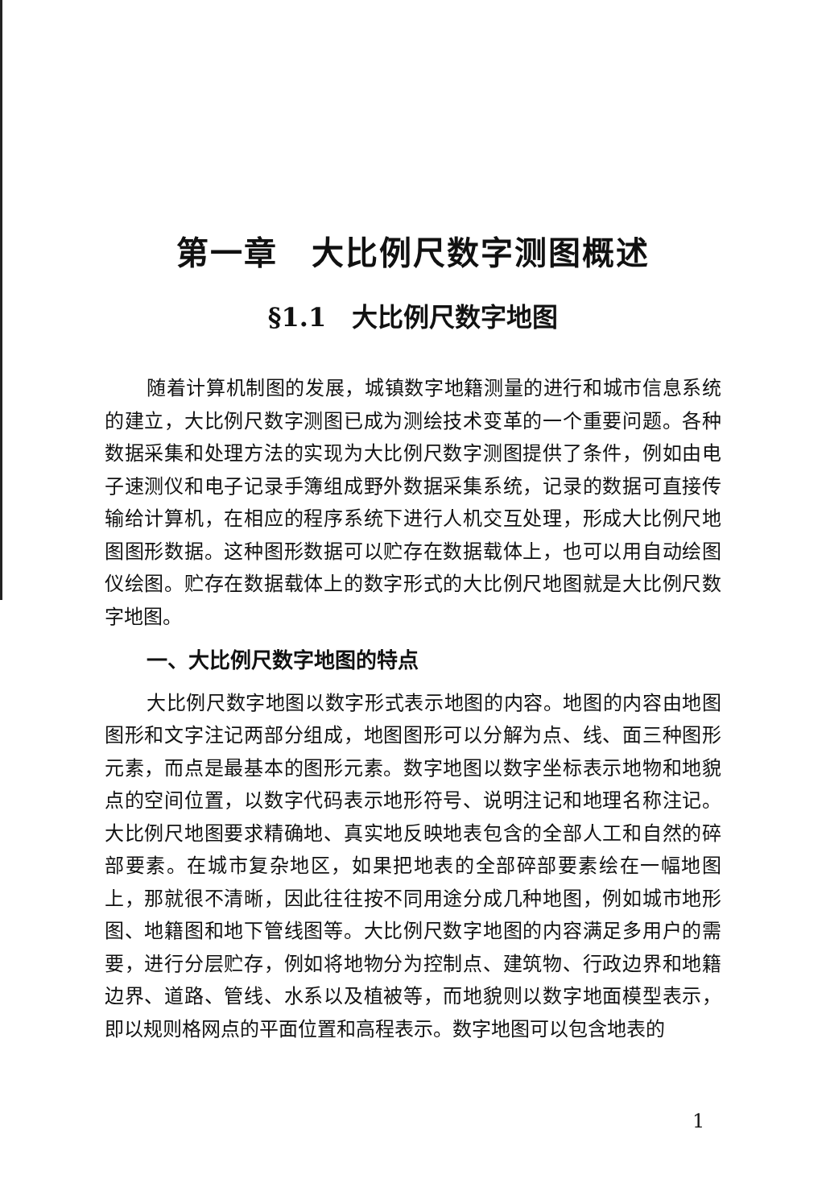第一章　大比例尺数字测图概述
§1.1　大比例尺数字地图
随着计算机制图的发展，城镇数字地籍测量的进行和城市信息系统的建立，大比例尺数字测图已成为测绘技术变革的一个重要问题。各种数据采集和处理方法的实现为大比例尺数字测图提供了条件，例如由电子速测仪和电子记录手簿组成野外数据采集系统，记录的数据可直接传输给计算机，在相应的程序系统下进行人机交互处理，形成大比例尺地图图形数据。这种图形数据可以贮存在数据载体上，也可以用自动绘图仪绘图。贮存在数据载体上的数字形式的大比例尺地图就是大比例尺数字地图。
一、大比例尺数字地图的特点
大比例尺数字地图以数字形式表示地图的内容。地图的内容由地图图形和文字注记两部分组成，地图图形可以分解为点、线、面三种图形元素，而点是最基本的图形元素。数字地图以数字坐标表示地物和地貌点的空间位置，以数字代码表示地形符号、说明注记和地理名称注记。大比例尺地图要求精确地、真实地反映地表包含的全部人工和自然的碎部要素。在城市复杂地区，如果把地表的全部碎部要素绘在一幅地图上，那就很不清晰，因此往往按不同用途分成几种地图，例如城市地形图、地籍图和地下管线图等。大比例尺数字地图的内容满足多用户的需要，进行分层贮存，例如将地物分为控制点、建筑物、行政边界和地籍边界、道路、管线、水系以及植被等，而地貌则以数字地面模型表示，即以规则格网点的平面位置和高程表示。数字地图可以包含地表的
1